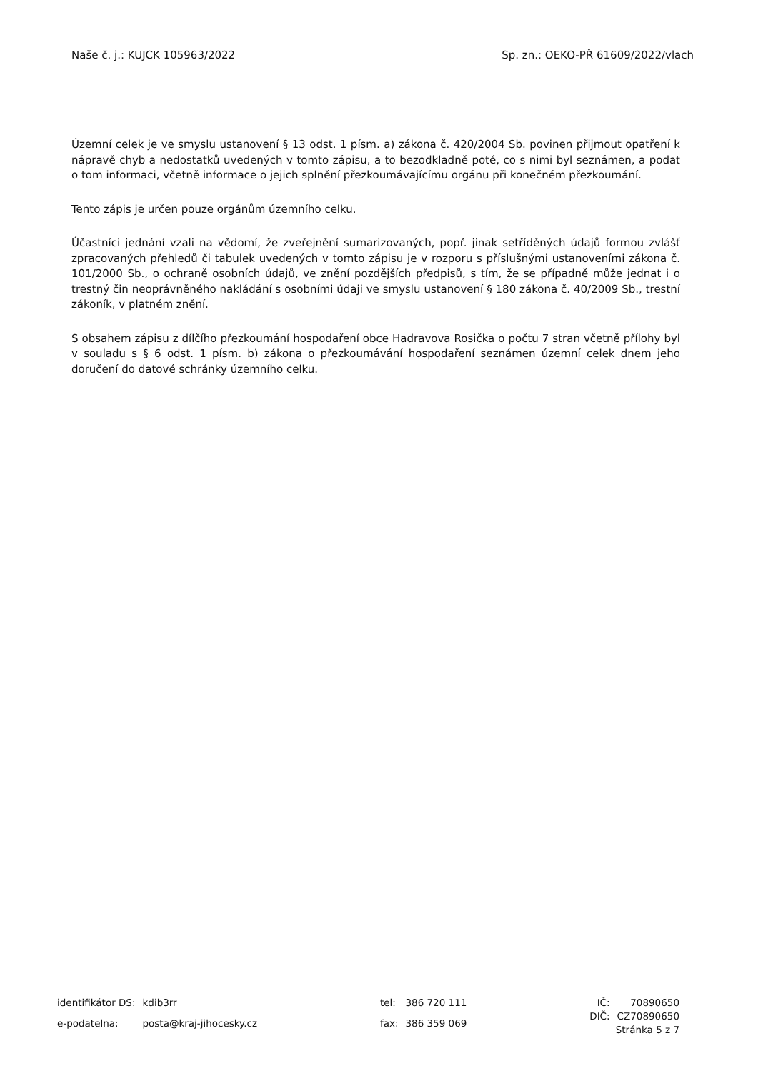Naše č. j.: KUJCK 105963/2022 Sp. zn.: OEKO-PŘ 61609/2022/vlach
Územní celek je ve smyslu ustanovení § 13 odst. 1 písm. a) zákona č. 420/2004 Sb. povinen přijmout opatření k nápravě chyb a nedostatků uvedených v tomto zápisu, a to bezodkladně poté, co s nimi byl seznámen, a podat o tom informaci, včetně informace o jejich splnění přezkoumávajícímu orgánu při konečném přezkoumání.
Tento zápis je určen pouze orgánům územního celku.
Účastníci jednání vzali na vědomí, že zveřejnění sumarizovaných, popř. jinak setříděných údajů formou zvlášť zpracovaných přehledů či tabulek uvedených v tomto zápisu je v rozporu s příslušnými ustanoveními zákona č. 101/2000 Sb., o ochraně osobních údajů, ve znění pozdějších předpisů, s tím, že se případně může jednat i o trestný čin neoprávněného nakládání s osobními údaji ve smyslu ustanovení § 180 zákona č. 40/2009 Sb., trestní zákoník, v platném znění.
S obsahem zápisu z dílčího přezkoumání hospodaření obce Hadravova Rosička o počtu 7 stran včetně přílohy byl v souladu s § 6 odst. 1 písm. b) zákona o přezkoumávání hospodaření seznámen územní celek dnem jeho doručení do datové schránky územního celku.
| identifikátor DS: | kdib3rr |
| e-podatelna: | posta@kraj-jihocesky.cz |
| tel: | 386 720 111 |
| fax: | 386 359 069 |
| IČ: | 70890650 |
| DIČ: | CZ70890650 |
Stránka 5 z 7